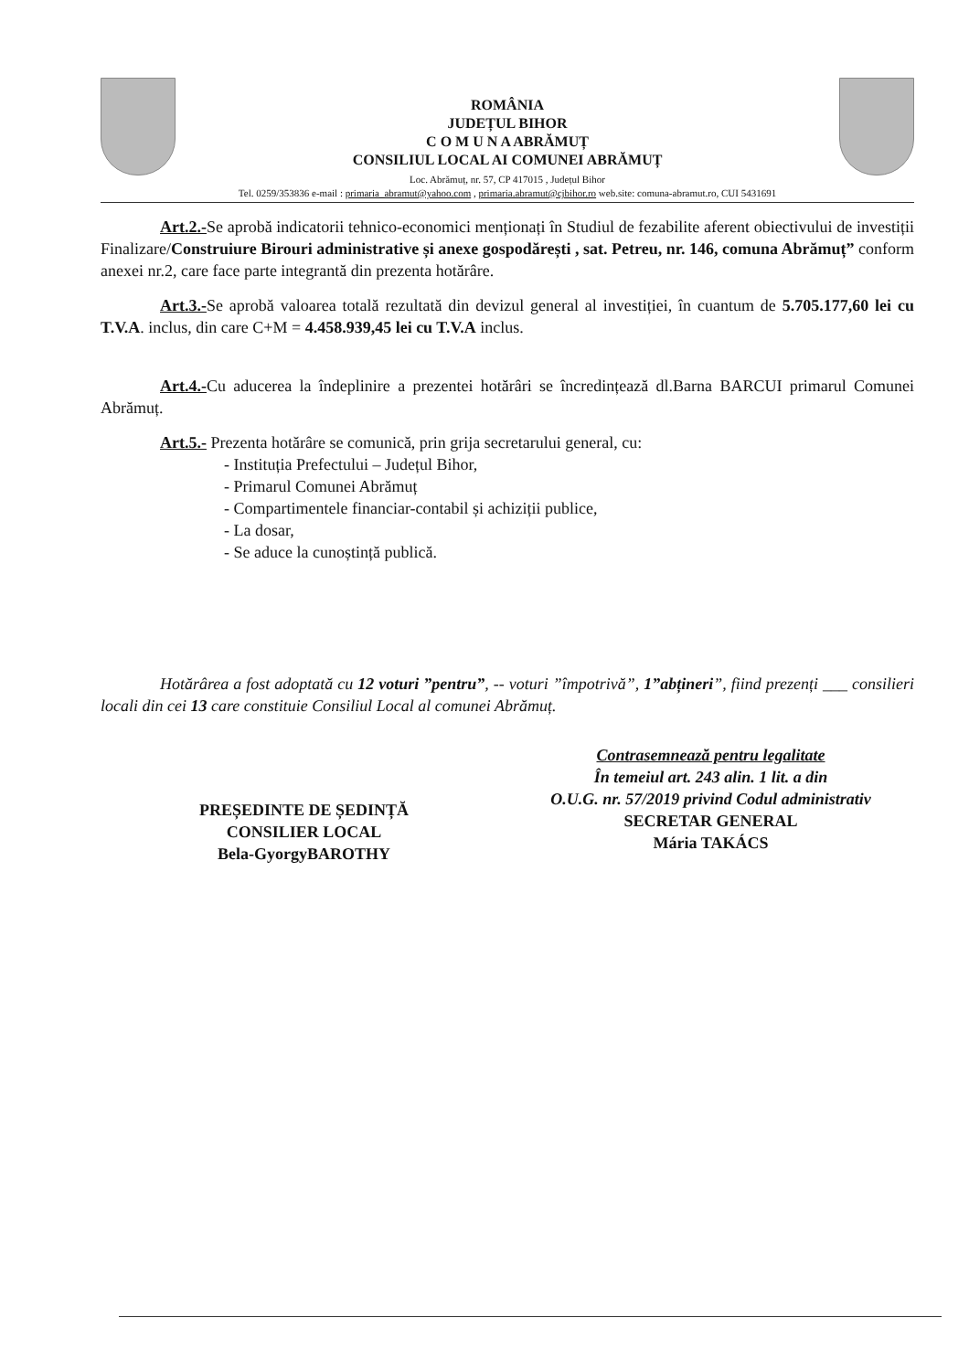ROMÂNIA
JUDEȚUL BIHOR
C O M U N A ABRĂMUȚ
CONSILIUL LOCAL AI COMUNEI ABRĂMUȚ
Loc. Abrămuț, nr. 57, CP 417015 , Județul Bihor
Tel. 0259/353836 e-mail : primaria_abramut@yahoo.com , primaria.abramut@cjbihor.ro web.site: comuna-abramut.ro, CUI 5431691
Art.2.-Se aprobă indicatorii tehnico-economici menționați în Studiul de fezabilite aferent obiectivului de investiții Finalizare/Construiure Birouri administrative și anexe gospodărești , sat. Petreu, nr. 146, comuna Abrămuț” conform anexei nr.2, care face parte integrantă din prezenta hotărâre.
Art.3.-Se aprobă valoarea totală rezultată din devizul general al investiției, în cuantum de 5.705.177,60 lei cu T.V.A. inclus, din care C+M = 4.458.939,45 lei cu T.V.A inclus.
Art.4.-Cu aducerea la îndeplinire a prezentei hotărâri se încredințează dl.Barna BARCUI primarul Comunei Abrămuț.
Art.5.- Prezenta hotărâre se comunică, prin grija secretarului general, cu:
- Instituția Prefectului – Județul Bihor,
- Primarul Comunei Abrămuț
- Compartimentele financiar-contabil și achiziții publice,
- La dosar,
- Se aduce la cunoștință publică.
Hotărârea a fost adoptată cu 12 voturi ”pentru”, -- voturi ”împotrivă”, 1”abțineri”, fiind prezenți ___ consilieri locali din cei 13 care constituie Consiliul Local al comunei Abrămuț.
PREȘEDINTE DE ȘEDINȚĂ
CONSILIER LOCAL
Bela-GyorgyBAROTHY
Contrasemnează pentru legalitate
În temeiul art. 243 alin. 1 lit. a din
O.U.G. nr. 57/2019 privind Codul administrativ
SECRETAR GENERAL
Mária TAKÁCS